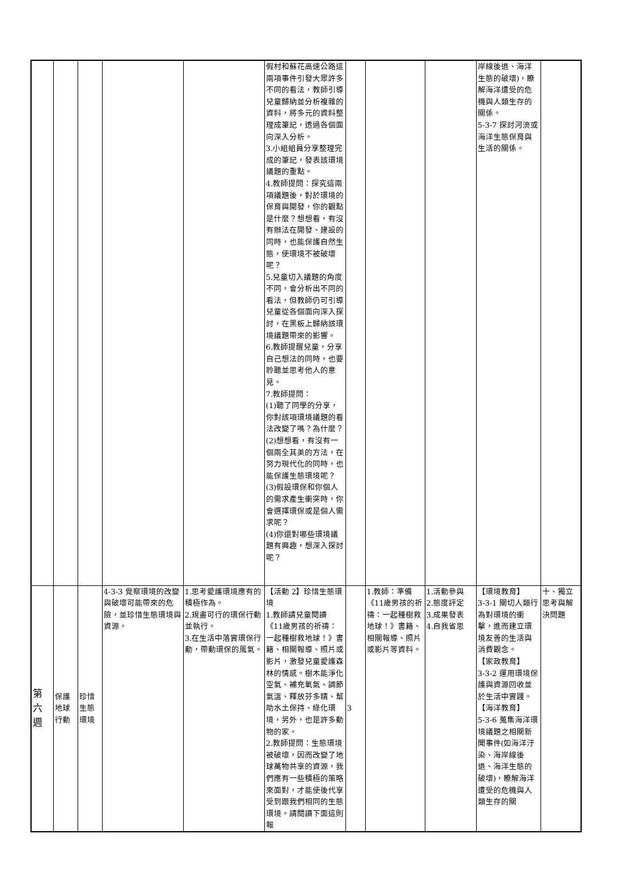| | | | | | 假村和蘇花高速公路這兩項事件引發大眾許多不同的看法，教師引導兒童歸納並分析複雜的資料，將多元的資料整理成筆記，透過各個面向深入分析。 3.小組組員分享整理完成的筆記，發表該環境議題的重點。 4.教師提問：探究這兩項議題後，對於環境的保育與開發，你的觀點是什麼？想想看，有沒有辦法在開發、建設的同時，也能保護自然生態，使環境不被破壞呢？ 5.兒童切入議題的角度不同，會分析出不同的看法，但教師仍可引導兒童從各個面向深入探討，在黑板上歸納該環境議題帶來的影響。 6.教師提醒兒童，分享自己想法的同時，也要聆聽並思考他人的意見。 7.教師提問： (1)聽了同學的分享，你對該項環境議題的看法改變了嗎？為什麼？ (2)想想看，有沒有一個兩全其美的方法，在努力現代化的同時，也能保護生態環境呢？ (3)假設環保和你個人的需求產生衝突時，你會選擇環保或是個人需求呢？ (4)你還對哪些環境議題有興趣，想深入探討呢？ | | | | 岸線後退、海洋生態的破壞)，瞭解海洋遭受的危機與人類生存的關係。 5-3-7 探討河流或海洋生態保育與生活的關係。 | |
| 第 六 週 | 保護 地球 行動 | 珍惜 生態 環境 | 4-3-3 覺察環境的改變與破壞可能帶來的危險，並珍惜生態環境與資源。 | 1.思考愛護環境應有的積極作為。 2.規畫可行的環保行動並執行。 3.在生活中落實環保行動，帶動環保的風氣。 | 【活動 2】珍惜生態環境 1.教師請兒童閱讀《11歲男孩的祈禱：一起種樹救地球！》書籍、相關報導、照片或影片，激發兒童愛護森林的情感。樹木能淨化空氣、補充氧氣、調節氣溫、釋放芬多精、幫助水土保持、綠化環境，另外，也是許多動物的家。 2.教師提問：生態環境被破壞，因而改變了地球萬物共享的資源，我們應有一些積極的策略來面對，才能使後代享受到跟我們相同的生態環境。請閱讀下面這則報 | 3 | 1.教師：準備《11歲男孩的祈禱：一起種樹救地球！》書籍、相關報導、照片或影片等資料。 | 1.活動參與 2.態度評定 3.成果發表 4.自我省思 | 【環境教育】 3-3-1 關切人類行為對環境的衝擊，進而建立環境友善的生活與消費觀念。 【家政教育】 3-3-2 運用環境保護與資源回收並於生活中實踐。 【海洋教育】 5-3-6 蒐集海洋環境議題之相關新聞事件(如海洋汙染、海岸線後退、海洋生態的破壞)，瞭解海洋遭受的危機與人類生存的關 | 十、獨立思考與解決問題 |